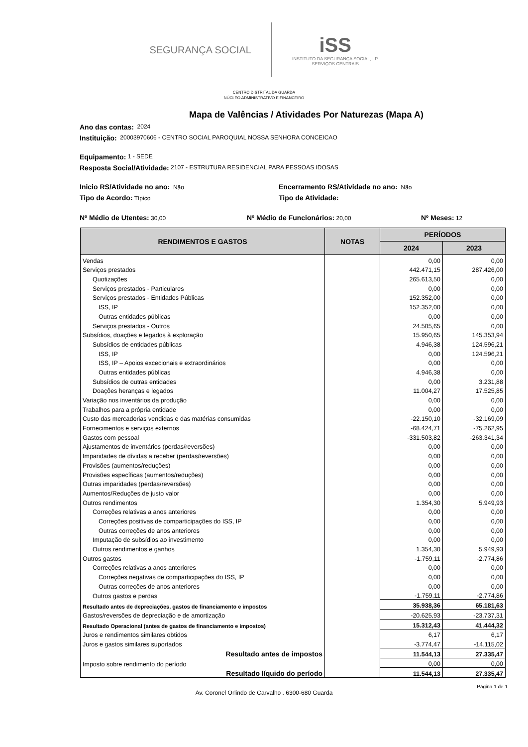SEGURANÇA SOCIAL
iSS
INSTITUTO DA SEGURANÇA SOCIAL, I.P.
SERVIÇOS CENTRAIS
CENTRO DISTRITAL DA GUARDA
NÚCLEO ADMINISTRATIVO E FINANCEIRO
Mapa de Valências / Atividades Por Naturezas (Mapa A)
Ano das contas: 2024
Instituição: 20003970606 - CENTRO SOCIAL PAROQUIAL NOSSA SENHORA CONCEICAO
Equipamento: 1 - SEDE
Resposta Social/Atividade: 2107 - ESTRUTURA RESIDENCIAL PARA PESSOAS IDOSAS
Inicio RS/Atividade no ano: Não Encerramento RS/Atividade no ano: Não
Tipo de Acordo: Típico Tipo de Atividade:
Nº Médio de Utentes: 30,00 Nº Médio de Funcionários: 20,00 Nº Meses: 12
| RENDIMENTOS E GASTOS | NOTAS | PERÍODOS | |
| --- | --- | --- | --- |
| | | 2024 | 2023 |
| Vendas | | 0,00 | 0,00 |
| Serviços prestados | | 442.471,15 | 287.426,00 |
| Quotizações | | 265.613,50 | 0,00 |
| Serviços prestados - Particulares | | 0,00 | 0,00 |
| Serviços prestados - Entidades Públicas | | 152.352,00 | 0,00 |
| ISS, IP | | 152.352,00 | 0,00 |
| Outras entidades públicas | | 0,00 | 0,00 |
| Serviços prestados - Outros | | 24.505,65 | 0,00 |
| Subsídios, doações e legados à exploração | | 15.950,65 | 145.353,94 |
| Subsídios de entidades públicas | | 4.946,38 | 124.596,21 |
| ISS, IP | | 0,00 | 124.596,21 |
| ISS, IP – Apoios excecionais e extraordinários | | 0,00 | 0,00 |
| Outras entidades públicas | | 4.946,38 | 0,00 |
| Subsídios de outras entidades | | 0,00 | 3.231,88 |
| Doações heranças e legados | | 11.004,27 | 17.525,85 |
| Variação nos inventários da produção | | 0,00 | 0,00 |
| Trabalhos para a própria entidade | | 0,00 | 0,00 |
| Custo das mercadorias vendidas e das matérias consumidas | | -22.150,10 | -32.169,09 |
| Fornecimentos e serviços externos | | -68.424,71 | -75.262,95 |
| Gastos com pessoal | | -331.503,82 | -263.341,34 |
| Ajustamentos de inventários (perdas/reversões) | | 0,00 | 0,00 |
| Imparidades de dívidas a receber (perdas/reversões) | | 0,00 | 0,00 |
| Provisões (aumentos/reduções) | | 0,00 | 0,00 |
| Provisões específicas (aumentos/reduções) | | 0,00 | 0,00 |
| Outras imparidades (perdas/reversões) | | 0,00 | 0,00 |
| Aumentos/Reduções de justo valor | | 0,00 | 0,00 |
| Outros rendimentos | | 1.354,30 | 5.949,93 |
| Correções relativas a anos anteriores | | 0,00 | 0,00 |
| Correções positivas de comparticipações do ISS, IP | | 0,00 | 0,00 |
| Outras correções de anos anteriores | | 0,00 | 0,00 |
| Imputação de subsídios ao investimento | | 0,00 | 0,00 |
| Outros rendimentos e ganhos | | 1.354,30 | 5.949,93 |
| Outros gastos | | -1.759,11 | -2.774,86 |
| Correções relativas a anos anteriores | | 0,00 | 0,00 |
| Correções negativas de comparticipações do ISS, IP | | 0,00 | 0,00 |
| Outras correções de anos anteriores | | 0,00 | 0,00 |
| Outros gastos e perdas | | -1.759,11 | -2.774,86 |
| Resultado antes de depreciações, gastos de financiamento e impostos | | 35.938,36 | 65.181,63 |
| Gastos/reversões de depreciação e de amortização | | -20.625,93 | -23.737,31 |
| Resultado Operacional (antes de gastos de financiamento e impostos) | | 15.312,43 | 41.444,32 |
| Juros e rendimentos similares obtidos | | 6,17 | 6,17 |
| Juros e gastos similares suportados | | -3.774,47 | -14.115,02 |
| Resultado antes de impostos | | 11.544,13 | 27.335,47 |
| Imposto sobre rendimento do período | | 0,00 | 0,00 |
| Resultado líquido do período | | 11.544,13 | 27.335,47 |
Página 1 de 1
Av. Coronel Orlindo de Carvalho . 6300-680 Guarda